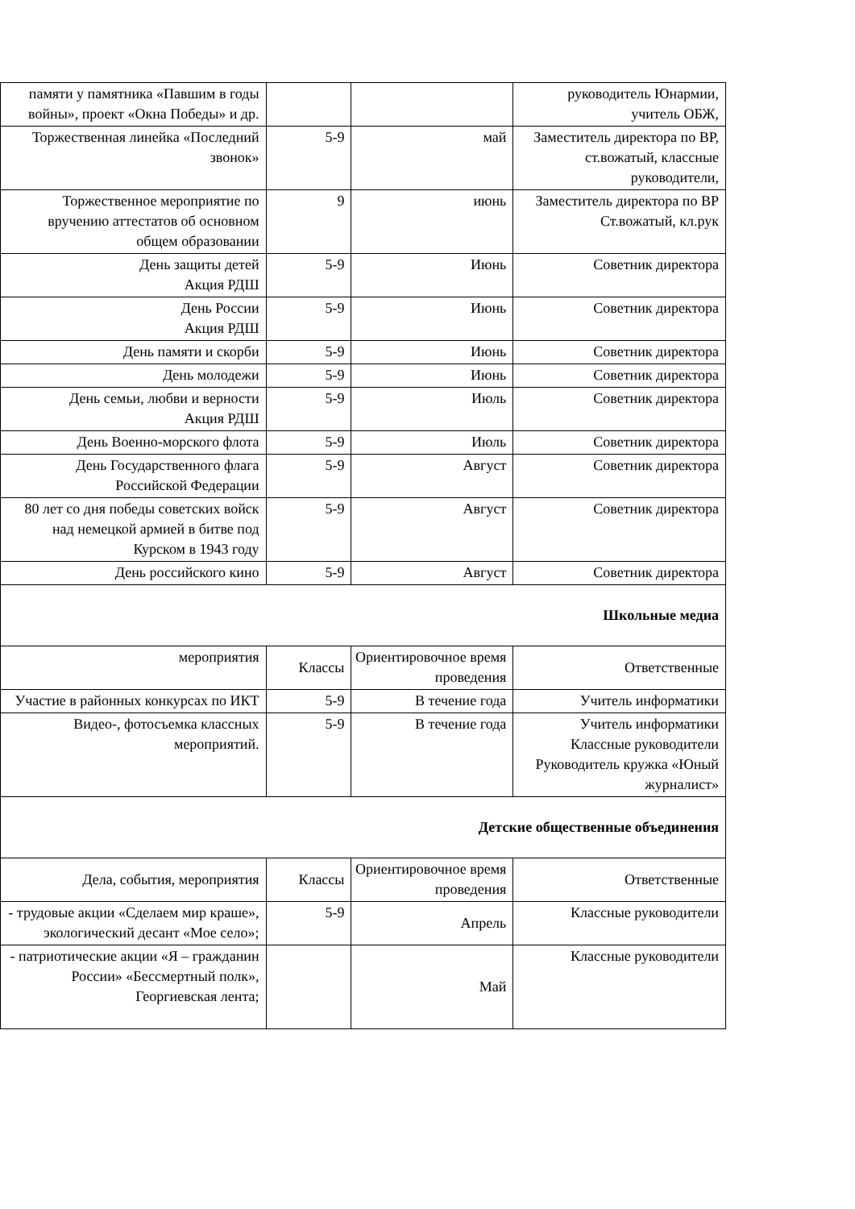| памяти у памятника «Павшим в годы войны», проект «Окна Победы» и др. | | | руководитель Юнармии, учитель ОБЖ, |
| Торжественная линейка «Последний звонок» | 5-9 | май | Заместитель директора по ВР, ст.вожатый, классные руководители, |
| Торжественное мероприятие по вручению аттестатов об основном общем образовании | 9 | июнь | Заместитель директора по ВР Ст.вожатый, кл.рук |
| День защиты детей Акция РДШ | 5-9 | Июнь | Советник директора |
| День России Акция РДШ | 5-9 | Июнь | Советник директора |
| День памяти и скорби | 5-9 | Июнь | Советник директора |
| День молодежи | 5-9 | Июнь | Советник директора |
| День семьи, любви и верности Акция РДШ | 5-9 | Июль | Советник директора |
| День Военно-морского флота | 5-9 | Июль | Советник директора |
| День Государственного флага Российской Федерации | 5-9 | Август | Советник директора |
| 80 лет со дня победы советских войск над немецкой армией в битве под Курском в 1943 году | 5-9 | Август | Советник директора |
| День российского кино | 5-9 | Август | Советник директора |
| Школьные медиа | | | |
| мероприятия | Классы | Ориентировочное время проведения | Ответственные |
| Участие в районных конкурсах по ИКТ | 5-9 | В течение года | Учитель информатики |
| Видео-, фотосъемка классных мероприятий. | 5-9 | В течение года | Учитель информатики Классные руководители Руководитель кружка «Юный журналист» |
| Детские общественные объединения | | | |
| Дела, события, мероприятия | Классы | Ориентировочное время проведения | Ответственные |
| - трудовые акции «Сделаем мир краше», экологический десант «Мое село»; | 5-9 | Апрель | Классные руководители |
| - патриотические акции «Я – гражданин России» «Бессмертный полк», Георгиевская лента; | | Май | Классные руководители |